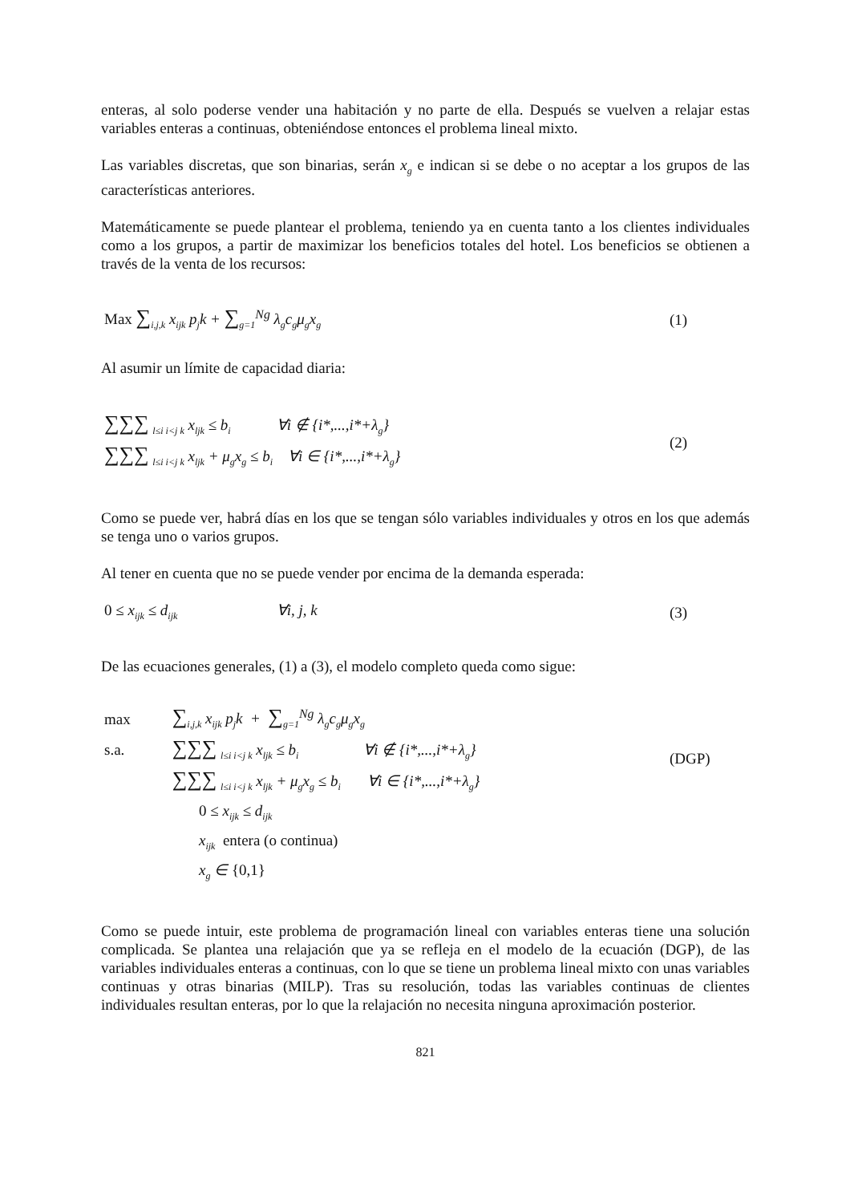enteras, al solo poderse vender una habitación y no parte de ella. Después se vuelven a relajar estas variables enteras a continuas, obteniéndose entonces el problema lineal mixto.
Las variables discretas, que son binarias, serán x<sub>g</sub> e indican si se debe o no aceptar a los grupos de las características anteriores.
Matemáticamente se puede plantear el problema, teniendo ya en cuenta tanto a los clientes individuales como a los grupos, a partir de maximizar los beneficios totales del hotel. Los beneficios se obtienen a través de la venta de los recursos:
Max ∑<sub>i,j,k</sub> x<sub>ijk</sub> p<sub>j</sub>k + ∑<sub>g=1</sub><sup>Ng</sup> λ<sub>g</sub>c<sub>g</sub>μ<sub>g</sub>x<sub>g</sub>
(1)
Al asumir un límite de capacidad diaria:
∑∑∑ <sub>l≤i i<j k</sub> x<sub>ljk</sub> ≤ b<sub>i</sub> ∀i ∉ {i*,...,i*+λ<sub>g</sub>}
∑∑∑ <sub>l≤i i<j k</sub> x<sub>ljk</sub> + μ<sub>g</sub>x<sub>g</sub> ≤ b<sub>i</sub> ∀i ∈ {i*,...,i*+λ<sub>g</sub>}
(2)
Como se puede ver, habrá días en los que se tengan sólo variables individuales y otros en los que además se tenga uno o varios grupos.
Al tener en cuenta que no se puede vender por encima de la demanda esperada:
0 ≤ x<sub>ijk</sub> ≤ d<sub>ijk</sub> ∀i, j, k
(3)
De las ecuaciones generales, (1) a (3), el modelo completo queda como sigue:
max ∑<sub>i,j,k</sub> x<sub>ijk</sub> p<sub>j</sub>k + ∑<sub>g=1</sub><sup>Ng</sup> λ<sub>g</sub>c<sub>g</sub>μ<sub>g</sub>x<sub>g</sub>
s.a. ∑∑∑ <sub>l≤i i<j k</sub> x<sub>ljk</sub> ≤ b<sub>i</sub> ∀i ∉ {i*,...,i*+λ<sub>g</sub>}
∑∑∑ <sub>l≤i i<j k</sub> x<sub>ljk</sub> + μ<sub>g</sub>x<sub>g</sub> ≤ b<sub>i</sub> ∀i ∈ {i*,...,i*+λ<sub>g</sub>}
0 ≤ x<sub>ijk</sub> ≤ d<sub>ijk</sub>
x<sub>ijk</sub> entera (o continua)
x<sub>g</sub> ∈ {0,1}
(DGP)
Como se puede intuir, este problema de programación lineal con variables enteras tiene una solución complicada. Se plantea una relajación que ya se refleja en el modelo de la ecuación (DGP), de las variables individuales enteras a continuas, con lo que se tiene un problema lineal mixto con unas variables continuas y otras binarias (MILP). Tras su resolución, todas las variables continuas de clientes individuales resultan enteras, por lo que la relajación no necesita ninguna aproximación posterior.
821